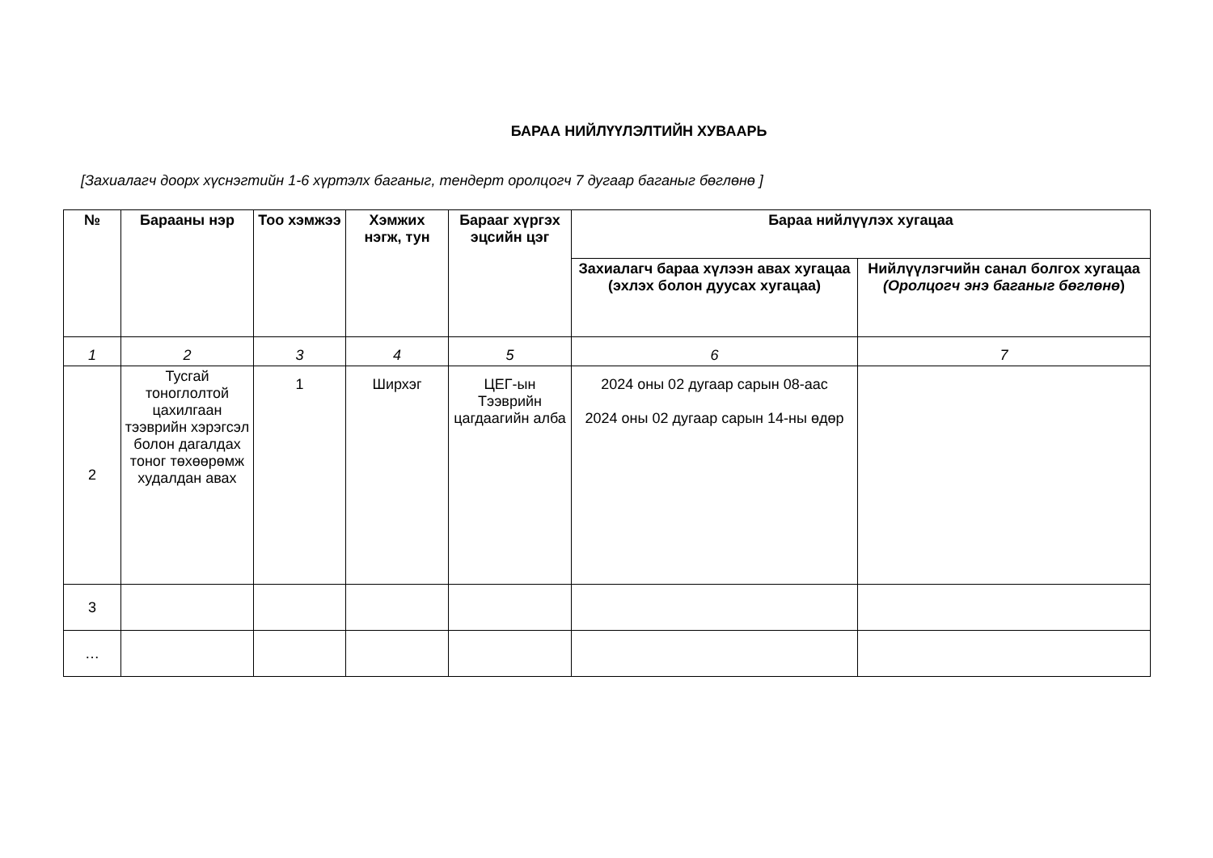БАРАА НИЙЛҮҮЛЭЛТИЙН ХУВААРЬ
[Захиалагч доорх хүснэгтийн 1-6 хүртэлх баганыг, тендерт оролцогч 7 дугаар баганыг бөглөнө ]
| № | Барааны нэр | Тоо хэмжээ | Хэмжих нэгж, тун | Барааг хүргэх эцсийн цэг | Бараа нийлүүлэх хугацаа | |
| --- | --- | --- | --- | --- | --- | --- |
| | | | | | Захиалагч бараа хүлээн авах хугацаа (эхлэх болон дуусах хугацаа) | Нийлүүлэгчийн санал болгох хугацаа (Оролцогч энэ баганыг бөглөнө ) |
| 1 | 2 | 3 | 4 | 5 | 6 | 7 |
| 2 | Тусгай тоноглолтой цахилгаан тээврийн хэрэгсэл болон дагалдах тоног төхөөрөмж худалдан авах | 1 | Ширхэг | ЦЕГ-ын Тээврийн цагдаагийн алба | 2024 оны 02 дугаар сарын 08-аас 2024 оны 02 дугаар сарын 14-ны өдөр | |
| 3 | | | | | | |
| … | | | | | | |